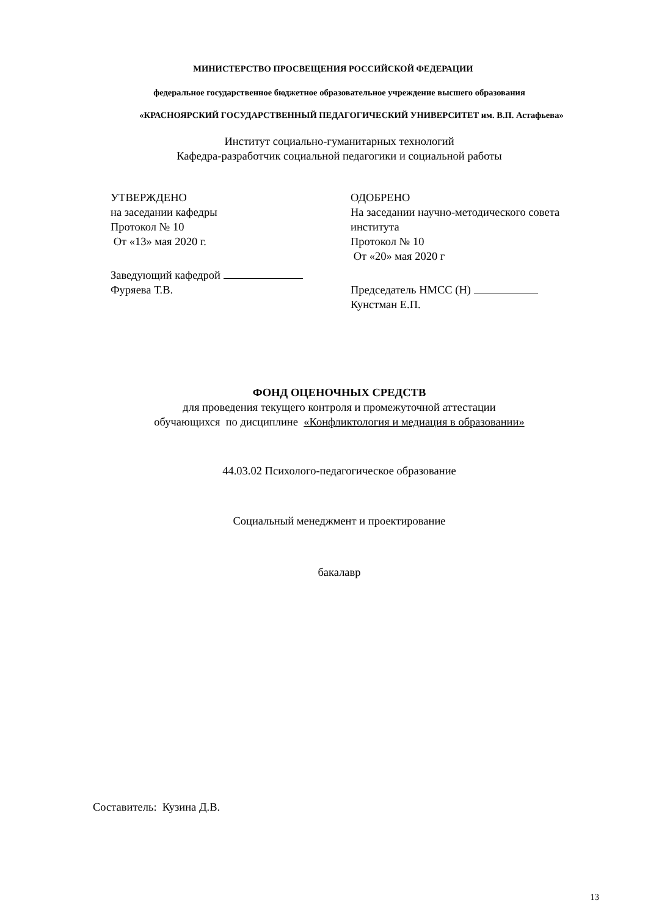МИНИСТЕРСТВО ПРОСВЕЩЕНИЯ РОССИЙСКОЙ ФЕДЕРАЦИИ
федеральное государственное бюджетное образовательное учреждение высшего образования
«КРАСНОЯРСКИЙ ГОСУДАРСТВЕННЫЙ ПЕДАГОГИЧЕСКИЙ УНИВЕРСИТЕТ им. В.П. Астафьева»
Институт социально-гуманитарных технологий
Кафедра-разработчик социальной педагогики и социальной работы
УТВЕРЖДЕНО
на заседании кафедры
Протокол № 10
От «13» мая 2020 г.
Заведующий кафедрой
Фуряева Т.В.
ОДОБРЕНО
На заседании научно-методического совета
института
Протокол № 10
От «20» мая 2020 г
Председатель НМСС (Н)
Кунстман Е.П.
ФОНД ОЦЕНОЧНЫХ СРЕДСТВ
для проведения текущего контроля и промежуточной аттестации
обучающихся по дисциплине «Конфликтология и медиация в образовании»
44.03.02 Психолого-педагогическое образование
Социальный менеджмент и проектирование
бакалавр
Составитель: Кузина Д.В.
13